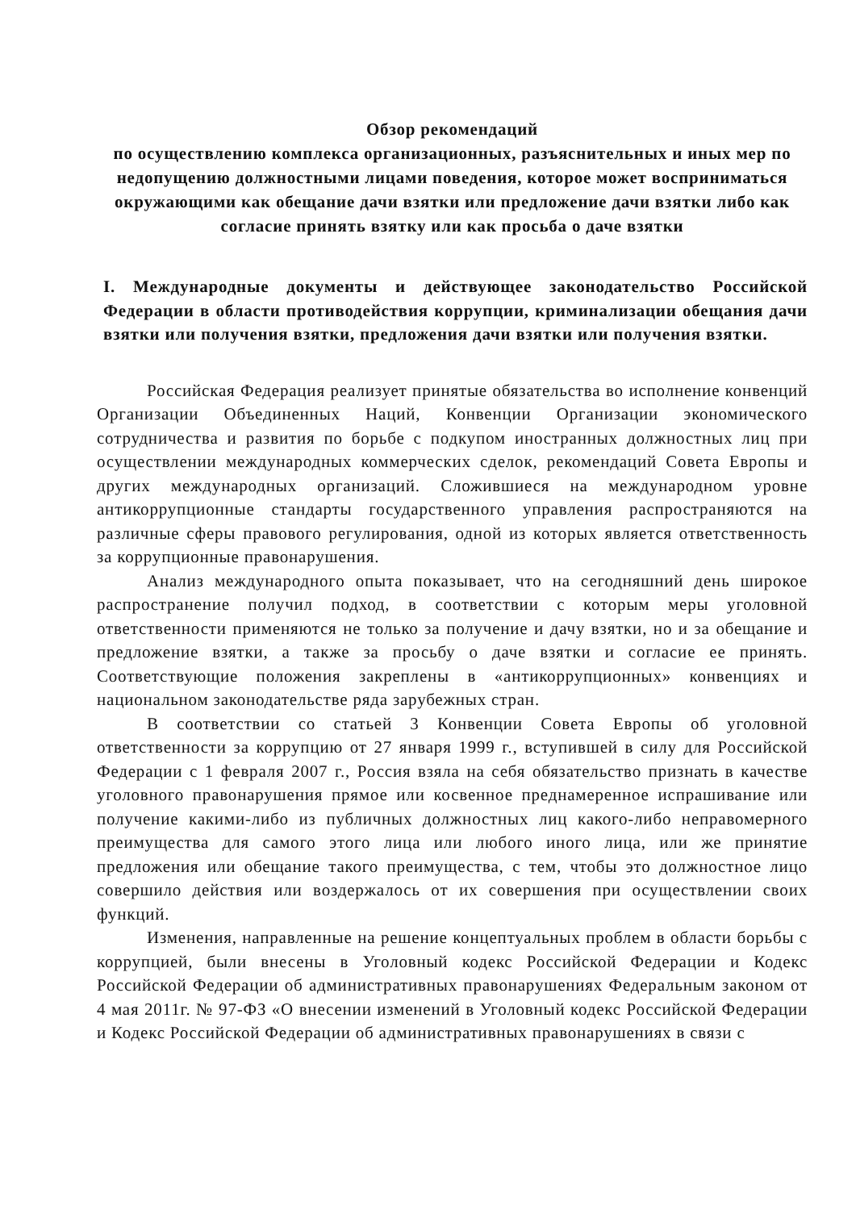Обзор рекомендаций
по осуществлению комплекса организационных, разъяснительных и иных мер по недопущению должностными лицами поведения, которое может восприниматься окружающими как обещание дачи взятки или предложение дачи взятки либо как согласие принять взятку или как просьба о даче взятки
I. Международные документы и действующее законодательство Российской Федерации в области противодействия коррупции, криминализации обещания дачи взятки или получения взятки, предложения дачи взятки или получения взятки.
Российская Федерация реализует принятые обязательства во исполнение конвенций Организации Объединенных Наций, Конвенции Организации экономического сотрудничества и развития по борьбе с подкупом иностранных должностных лиц при осуществлении международных коммерческих сделок, рекомендаций Совета Европы и других международных организаций. Сложившиеся на международном уровне антикоррупционные стандарты государственного управления распространяются на различные сферы правового регулирования, одной из которых является ответственность за коррупционные правонарушения.
Анализ международного опыта показывает, что на сегодняшний день широкое распространение получил подход, в соответствии с которым меры уголовной ответственности применяются не только за получение и дачу взятки, но и за обещание и предложение взятки, а также за просьбу о даче взятки и согласие ее принять. Соответствующие положения закреплены в «антикоррупционных» конвенциях и национальном законодательстве ряда зарубежных стран.
В соответствии со статьей 3 Конвенции Совета Европы об уголовной ответственности за коррупцию от 27 января 1999 г., вступившей в силу для Российской Федерации с 1 февраля 2007 г., Россия взяла на себя обязательство признать в качестве уголовного правонарушения прямое или косвенное преднамеренное испрашивание или получение какими-либо из публичных должностных лиц какого-либо неправомерного преимущества для самого этого лица или любого иного лица, или же принятие предложения или обещание такого преимущества, с тем, чтобы это должностное лицо совершило действия или воздержалось от их совершения при осуществлении своих функций.
Изменения, направленные на решение концептуальных проблем в области борьбы с коррупцией, были внесены в Уголовный кодекс Российской Федерации и Кодекс Российской Федерации об административных правонарушениях Федеральным законом от 4 мая 2011г. № 97-ФЗ «О внесении изменений в Уголовный кодекс Российской Федерации и Кодекс Российской Федерации об административных правонарушениях в связи с